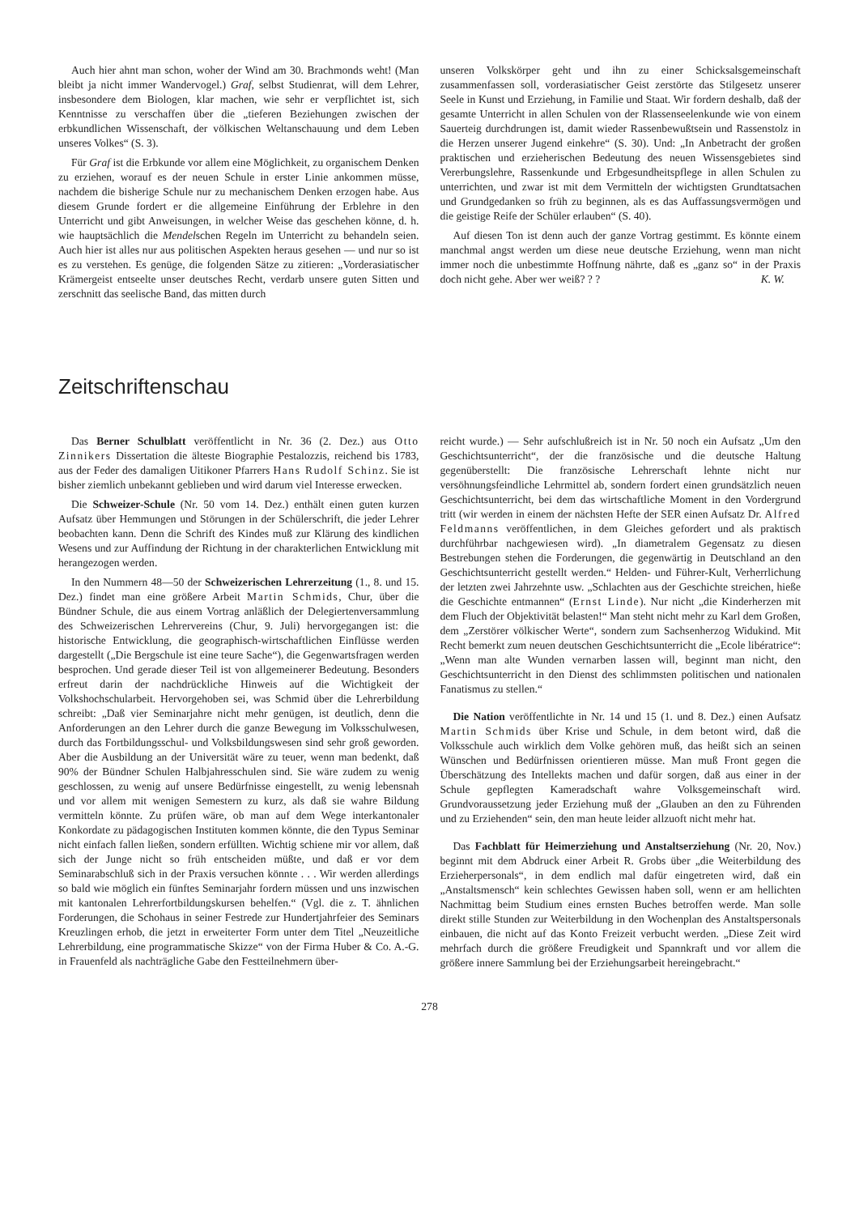Auch hier ahnt man schon, woher der Wind am 30. Brachmonds weht! (Man bleibt ja nicht immer Wandervogel.) Graf, selbst Studienrat, will dem Lehrer, insbesondere dem Biologen, klar machen, wie sehr er verpflichtet ist, sich Kenntnisse zu verschaffen über die „tieferen Beziehungen zwischen der erbkundlichen Wissenschaft, der völkischen Weltanschauung und dem Leben unseres Volkes“ (S. 3).
Für Graf ist die Erbkunde vor allem eine Möglichkeit, zu organischem Denken zu erziehen, worauf es der neuen Schule in erster Linie ankommen müsse, nachdem die bisherige Schule nur zu mechanischem Denken erzogen habe. Aus diesem Grunde fordert er die allgemeine Einführung der Erblehre in den Unterricht und gibt Anweisungen, in welcher Weise das geschehen könne, d. h. wie hauptsächlich die Mendelschen Regeln im Unterricht zu behandeln seien. Auch hier ist alles nur aus politischen Aspekten heraus gesehen — und nur so ist es zu verstehen. Es genüge, die folgenden Sätze zu zitieren: „Vorderasiatischer Krämergeist entseelte unser deutsches Recht, verdarb unsere guten Sitten und zerschnitt das seelische Band, das mitten durch
unseren Volkskörper geht und ihn zu einer Schicksalsgemeinschaft zusammenfassen soll, vorderasiatischer Geist zerstörte das Stilgesetz unserer Seele in Kunst und Erziehung, in Familie und Staat. Wir fordern deshalb, daß der gesamte Unterricht in allen Schulen von der Rlassenseelenkunde wie von einem Sauerteig durchdrungen ist, damit wieder Rassenbewußtsein und Rassenstolz in die Herzen unserer Jugend einkehre“ (S. 30). Und: „In Anbetracht der großen praktischen und erzieherischen Bedeutung des neuen Wissensgebietes sind Vererbungslehre, Rassenkunde und Erbgesundheitspflege in allen Schulen zu unterrichten, und zwar ist mit dem Vermitteln der wichtigsten Grundtatsachen und Grundgedanken so früh zu beginnen, als es das Auffassungsvermögen und die geistige Reife der Schüler erlauben“ (S. 40).
Auf diesen Ton ist denn auch der ganze Vortrag gestimmt. Es könnte einem manchmal angst werden um diese neue deutsche Erziehung, wenn man nicht immer noch die unbestimmte Hoffnung nährte, daß es „ganz so“ in der Praxis doch nicht gehe. Aber wer weiß? ? ? K. W.
Zeitschriftenschau
Das Berner Schulblatt veröffentlicht in Nr. 36 (2. Dez.) aus Otto Zinnikers Dissertation die älteste Biographie Pestalozzis, reichend bis 1783, aus der Feder des damaligen Uitikoner Pfarrers Hans Rudolf Schinz. Sie ist bisher ziemlich unbekannt geblieben und wird darum viel Interesse erwecken.
Die Schweizer-Schule (Nr. 50 vom 14. Dez.) enthält einen guten kurzen Aufsatz über Hemmungen und Störungen in der Schülerschrift, die jeder Lehrer beobachten kann. Denn die Schrift des Kindes muß zur Klärung des kindlichen Wesens und zur Auffindung der Richtung in der charakterlichen Entwicklung mit herangezogen werden.
In den Nummern 48—50 der Schweizerischen Lehrerzeitung (1., 8. und 15. Dez.) findet man eine größere Arbeit Martin Schmids, Chur, über die Bündner Schule, die aus einem Vortrag anläßlich der Delegiertenversammlung des Schweizerischen Lehrervereins (Chur, 9. Juli) hervorgegangen ist: die historische Entwicklung, die geographisch-wirtschaftlichen Einflüsse werden dargestellt („Die Bergschule ist eine teure Sache“), die Gegenwartsfragen werden besprochen. Und gerade dieser Teil ist von allgemeinerer Bedeutung. Besonders erfreut darin der nachdrückliche Hinweis auf die Wichtigkeit der Volkshochschularbeit. Hervorgehoben sei, was Schmid über die Lehrerbildung schreibt: „Daß vier Seminarjahre nicht mehr genügen, ist deutlich, denn die Anforderungen an den Lehrer durch die ganze Bewegung im Volksschulwesen, durch das Fortbildungsschul- und Volksbildungswesen sind sehr groß geworden. Aber die Ausbildung an der Universität wäre zu teuer, wenn man bedenkt, daß 90% der Bündner Schulen Halbjahresschulen sind. Sie wäre zudem zu wenig geschlossen, zu wenig auf unsere Bedürfnisse eingestellt, zu wenig lebensnah und vor allem mit wenigen Semestern zu kurz, als daß sie wahre Bildung vermitteln könnte. Zu prüfen wäre, ob man auf dem Wege interkantonaler Konkordate zu pädagogischen Instituten kommen könnte, die den Typus Seminar nicht einfach fallen ließen, sondern erfüllten. Wichtig schiene mir vor allem, daß sich der Junge nicht so früh entscheiden müßte, und daß er vor dem Seminarabschluß sich in der Praxis versuchen könnte . . . Wir werden allerdings so bald wie möglich ein fünftes Seminarjahr fordern müssen und uns inzwischen mit kantonalen Lehrerfortbildungskursen behelfen.“ (Vgl. die z. T. ähnlichen Forderungen, die Schohaus in seiner Festrede zur Hundertjahrfeier des Seminars Kreuzlingen erhob, die jetzt in erweiterter Form unter dem Titel „Neuzeitliche Lehrerbildung, eine programmatische Skizze“ von der Firma Huber & Co. A.-G. in Frauenfeld als nachträgliche Gabe den Festteilnehmern über-
reicht wurde.) — Sehr aufschlußreich ist in Nr. 50 noch ein Aufsatz „Um den Geschichtsunterricht“, der die französische und die deutsche Haltung gegenüberstellt: Die französische Lehrerschaft lehnte nicht nur versöhnungsfeindliche Lehrmittel ab, sondern fordert einen grundsätzlich neuen Geschichtsunterricht, bei dem das wirtschaftliche Moment in den Vordergrund tritt (wir werden in einem der nächsten Hefte der SER einen Aufsatz Dr. Alfred Feldmanns veröffentlichen, in dem Gleiches gefordert und als praktisch durchführbar nachgewiesen wird). „In diametralem Gegensatz zu diesen Bestrebungen stehen die Forderungen, die gegenwärtig in Deutschland an den Geschichtsunterricht gestellt werden.“ Helden- und Führer-Kult, Verherrlichung der letzten zwei Jahrzehnte usw. „Schlachten aus der Geschichte streichen, hieße die Geschichte entmannen“ (Ernst Linde). Nur nicht „die Kinderherzen mit dem Fluch der Objektivität belasten!“ Man steht nicht mehr zu Karl dem Großen, dem „Zerstörer völkischer Werte“, sondern zum Sachsenherzog Widukind. Mit Recht bemerkt zum neuen deutschen Geschichtsunterricht die „Ecole libératrice“: „Wenn man alte Wunden vernarben lassen will, beginnt man nicht, den Geschichtsunterricht in den Dienst des schlimmsten politischen und nationalen Fanatismus zu stellen.“
Die Nation veröffentlichte in Nr. 14 und 15 (1. und 8. Dez.) einen Aufsatz Martin Schmids über Krise und Schule, in dem betont wird, daß die Volksschule auch wirklich dem Volke gehören muß, das heißt sich an seinen Wünschen und Bedürfnissen orientieren müsse. Man muß Front gegen die Überschätzung des Intellekts machen und dafür sorgen, daß aus einer in der Schule gepflegten Kameradschaft wahre Volksgemeinschaft wird. Grundvoraussetzung jeder Erziehung muß der „Glauben an den zu Führenden und zu Erziehenden“ sein, den man heute leider allzuoft nicht mehr hat.
Das Fachblatt für Heimerziehung und Anstaltserziehung (Nr. 20, Nov.) beginnt mit dem Abdruck einer Arbeit R. Grobs über „die Weiterbildung des Erzieherpersonals“, in dem endlich mal dafür eingetreten wird, daß ein „Anstaltsmensch“ kein schlechtes Gewissen haben soll, wenn er am hellichten Nachmittag beim Studium eines ernsten Buches betroffen werde. Man solle direkt stille Stunden zur Weiterbildung in den Wochenplan des Anstaltspersonals einbauen, die nicht auf das Konto Freizeit verbucht werden. „Diese Zeit wird mehrfach durch die größere Freudigkeit und Spannkraft und vor allem die größere innere Sammlung bei der Erziehungsarbeit hereingebracht.“
278